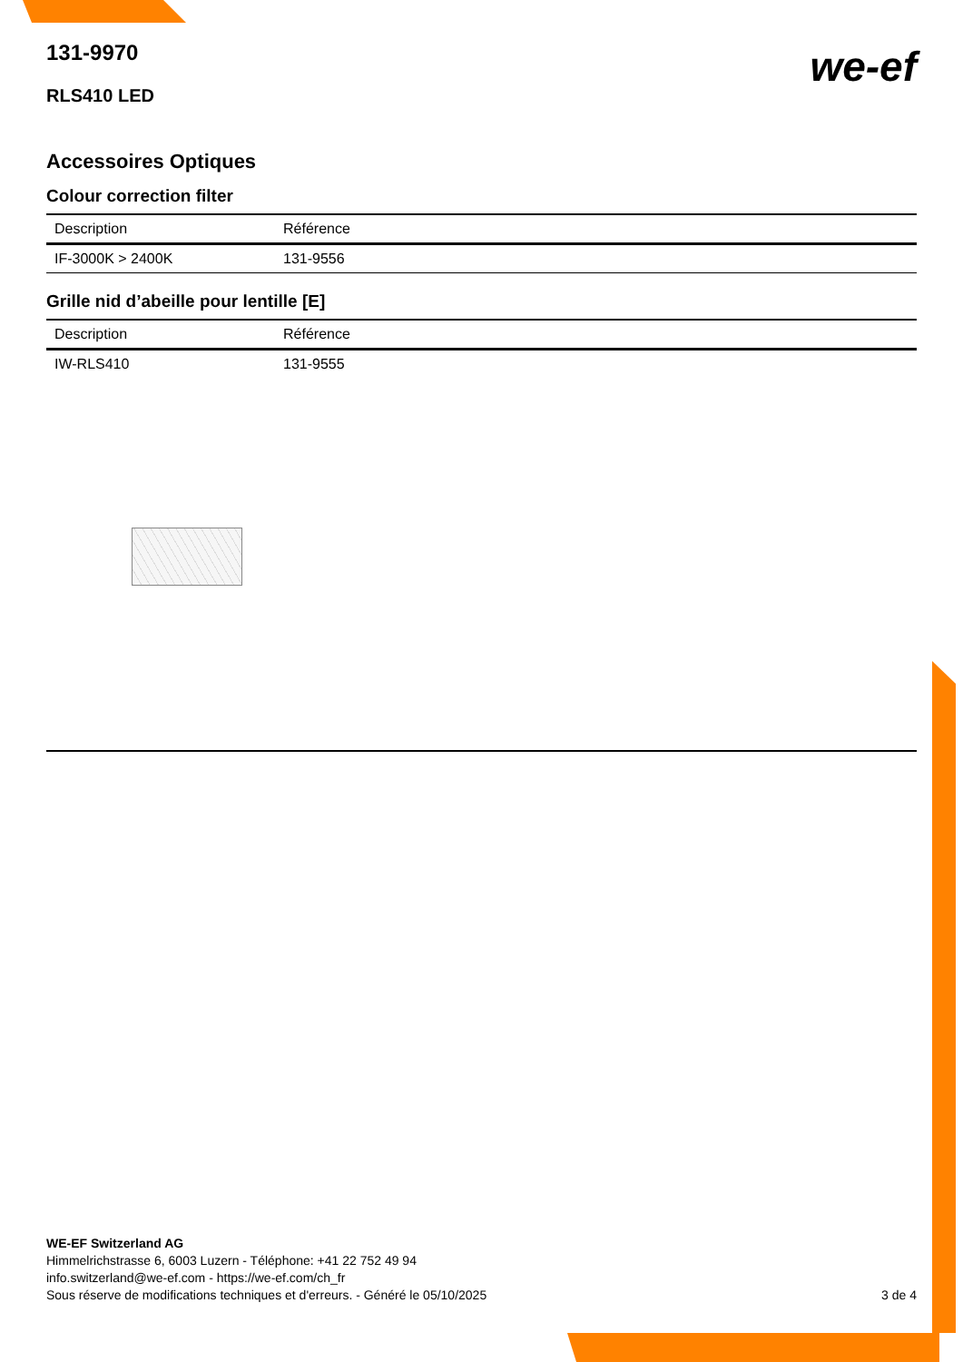we-ef
131-9970
RLS410 LED
Accessoires Optiques
Colour correction filter
| Description | Référence |
| --- | --- |
| IF-3000K > 2400K | 131-9556 |
Grille nid d’abeille pour lentille [E]
| Description | Référence |
| --- | --- |
| IW-RLS410 | 131-9555 |
WE-EF Switzerland AG
Himmelrichstrasse 6, 6003 Luzern - Téléphone: +41 22 752 49 94
info.switzerland@we-ef.com - https://we-ef.com/ch_fr
3 de 4 Sous réserve de modifications techniques et d'erreurs. - Généré le 05/10/2025